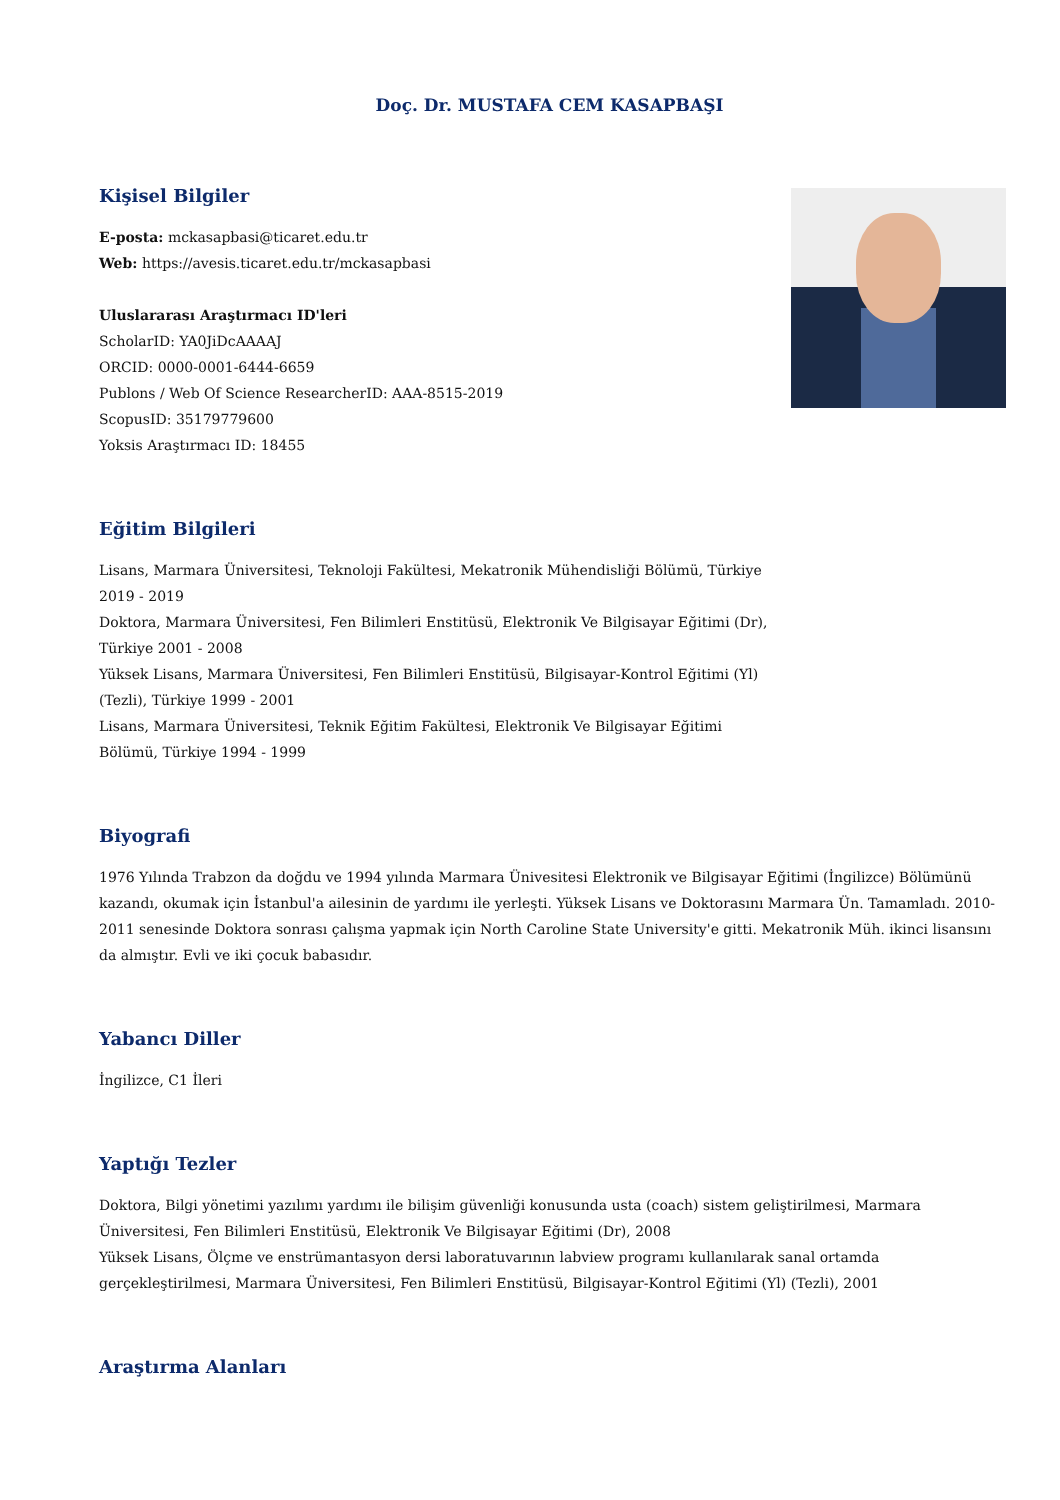Doç. Dr. MUSTAFA CEM KASAPBAŞI
Kişisel Bilgiler
E-posta: mckasapbasi@ticaret.edu.tr
Web: https://avesis.ticaret.edu.tr/mckasapbasi
Uluslararası Araştırmacı ID'leri
ScholarID: YA0JiDcAAAAJ
ORCID: 0000-0001-6444-6659
Publons / Web Of Science ResearcherID: AAA-8515-2019
ScopusID: 35179779600
Yoksis Araştırmacı ID: 18455
Eğitim Bilgileri
Lisans, Marmara Üniversitesi, Teknoloji Fakültesi, Mekatronik Mühendisliği Bölümü, Türkiye 2019 - 2019
Doktora, Marmara Üniversitesi, Fen Bilimleri Enstitüsü, Elektronik Ve Bilgisayar Eğitimi (Dr), Türkiye 2001 - 2008
Yüksek Lisans, Marmara Üniversitesi, Fen Bilimleri Enstitüsü, Bilgisayar-Kontrol Eğitimi (Yl) (Tezli), Türkiye 1999 - 2001
Lisans, Marmara Üniversitesi, Teknik Eğitim Fakültesi, Elektronik Ve Bilgisayar Eğitimi Bölümü, Türkiye 1994 - 1999
Biyografi
1976 Yılında Trabzon da doğdu ve 1994 yılında Marmara Ünivesitesi Elektronik ve Bilgisayar Eğitimi (İngilizce) Bölümünü kazandı, okumak için İstanbul'a ailesinin de yardımı ile yerleşti. Yüksek Lisans ve Doktorasını Marmara Ün. Tamamladı. 2010-2011 senesinde Doktora sonrası çalışma yapmak için North Caroline State University'e gitti. Mekatronik Müh. ikinci lisansını da almıştır. Evli ve iki çocuk babasıdır.
Yabancı Diller
İngilizce, C1 İleri
Yaptığı Tezler
Doktora, Bilgi yönetimi yazılımı yardımı ile bilişim güvenliği konusunda usta (coach) sistem geliştirilmesi, Marmara Üniversitesi, Fen Bilimleri Enstitüsü, Elektronik Ve Bilgisayar Eğitimi (Dr), 2008
Yüksek Lisans, Ölçme ve enstrümantasyon dersi laboratuvarının labview programı kullanılarak sanal ortamda gerçekleştirilmesi, Marmara Üniversitesi, Fen Bilimleri Enstitüsü, Bilgisayar-Kontrol Eğitimi (Yl) (Tezli), 2001
Araştırma Alanları